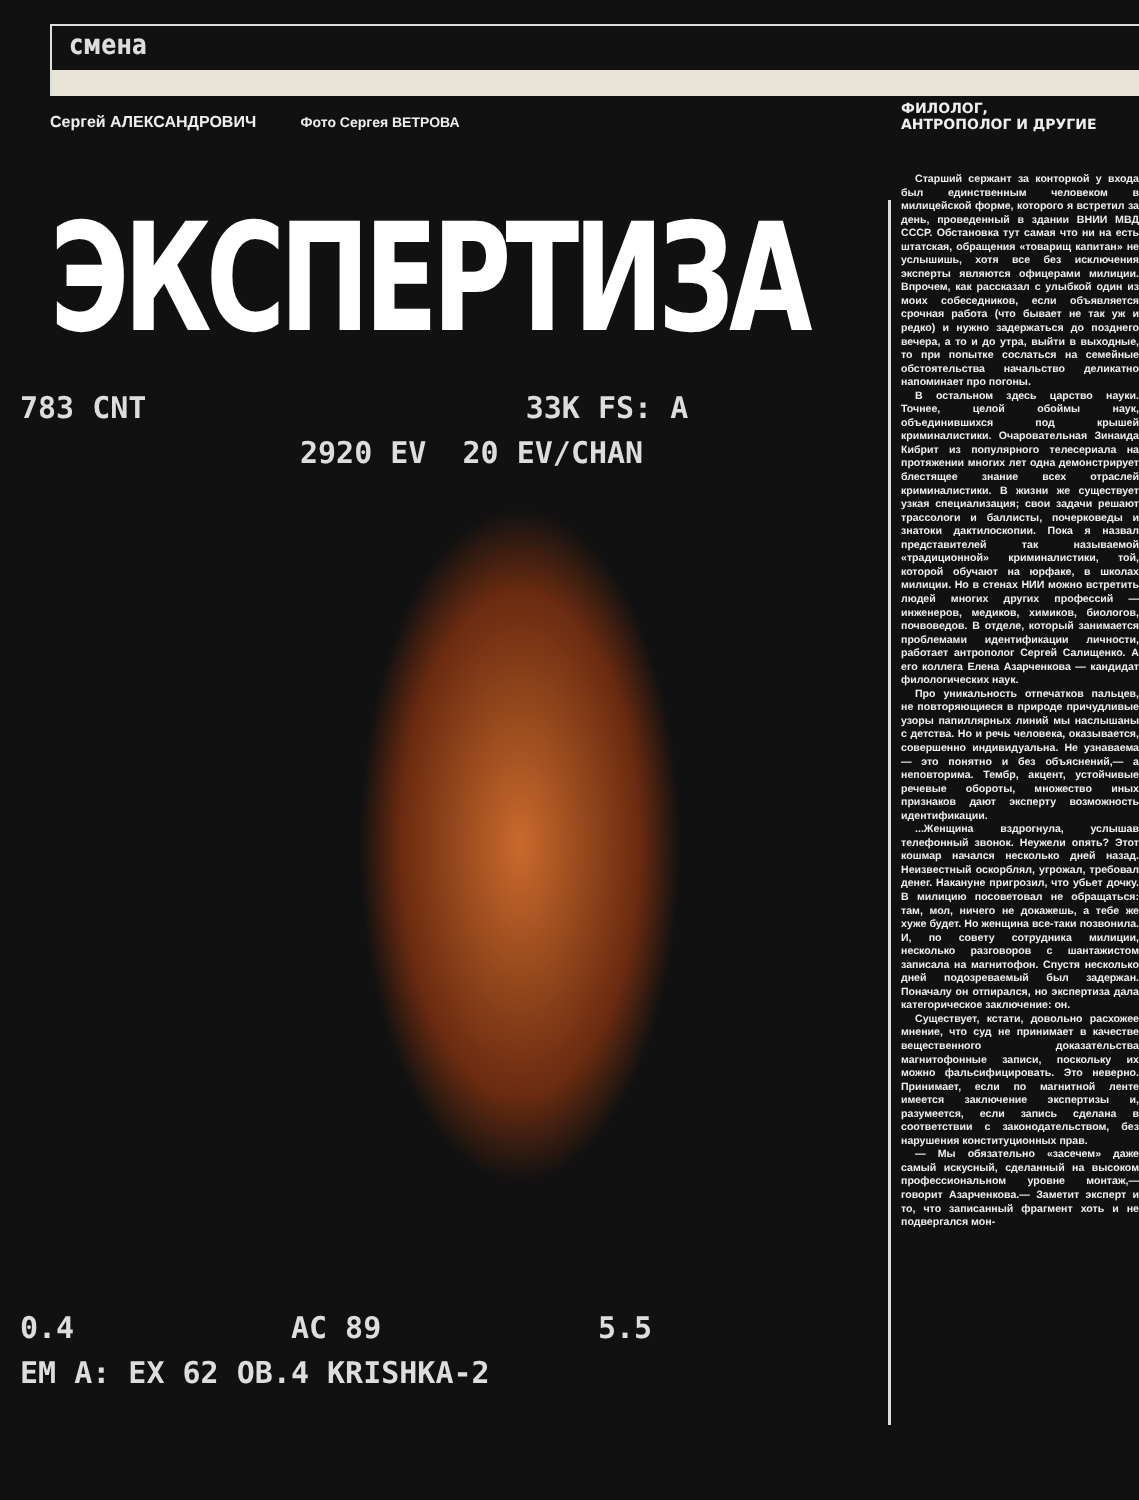смена
Сергей АЛЕКСАНДРОВИЧ Фото Сергея ВЕТРОВА
ЭКСПЕРТИЗА
783 CNT 33K FS: A
2920 EV 20 EV/CHAN
0.4 AC 89 5.5
ЕМ A: EX 62 OB.4 KRISHKA-2
ФИЛОЛОГ,
АНТРОПОЛОГ И ДРУГИЕ
Старший сержант за конторкой у входа был единственным человеком в милицейской форме, которого я встретил за день, проведенный в здании ВНИИ МВД СССР. Обстановка тут самая что ни на есть штатская, обращения «товарищ капитан» не услышишь, хотя все без исключения эксперты являются офицерами милиции. Впрочем, как рассказал с улыбкой один из моих собеседников, если объявляется срочная работа (что бывает не так уж и редко) и нужно задержаться до позднего вечера, а то и до утра, выйти в выходные, то при попытке сослаться на семейные обстоятельства начальство деликатно напоминает про погоны.
В остальном здесь царство науки. Точнее, целой обоймы наук, объединившихся под крышей криминалистики. Очаровательная Зинаида Кибрит из популярного телесериала на протяжении многих лет одна демонстрирует блестящее знание всех отраслей криминалистики. В жизни же существует узкая специализация; свои задачи решают трассологи и баллисты, почерковеды и знатоки дактилоскопии. Пока я назвал представителей так называемой «традиционной» криминалистики, той, которой обучают на юрфаке, в школах милиции. Но в стенах НИИ можно встретить людей многих других профессий — инженеров, медиков, химиков, биологов, почвоведов. В отделе, который занимается проблемами идентификации личности, работает антрополог Сергей Салищенко. А его коллега Елена Азарченкова — кандидат филологических наук.
Про уникальность отпечатков пальцев, не повторяющиеся в природе причудливые узоры папиллярных линий мы наслышаны с детства. Но и речь человека, оказывается, совершенно индивидуальна. Не узнаваема — это понятно и без объяснений,— а неповторима. Тембр, акцент, устойчивые речевые обороты, множество иных признаков дают эксперту возможность идентификации.
...Женщина вздрогнула, услышав телефонный звонок. Неужели опять? Этот кошмар начался несколько дней назад. Неизвестный оскорблял, угрожал, требовал денег. Накануне пригрозил, что убьет дочку. В милицию посоветовал не обращаться: там, мол, ничего не докажешь, а тебе же хуже будет. Но женщина все-таки позвонила. И, по совету сотрудника милиции, несколько разговоров с шантажистом записала на магнитофон. Спустя несколько дней подозреваемый был задержан. Поначалу он отпирался, но экспертиза дала категорическое заключение: он.
Существует, кстати, довольно расхожее мнение, что суд не принимает в качестве вещественного доказательства магнитофонные записи, поскольку их можно фальсифицировать. Это неверно. Принимает, если по магнитной ленте имеется заключение экспертизы и, разумеется, если запись сделана в соответствии с законодательством, без нарушения конституционных прав.
— Мы обязательно «засечем» даже самый искусный, сделанный на высоком профессиональном уровне монтаж,— говорит Азарченкова.— Заметит эксперт и то, что записанный фрагмент хоть и не подвергался мон-